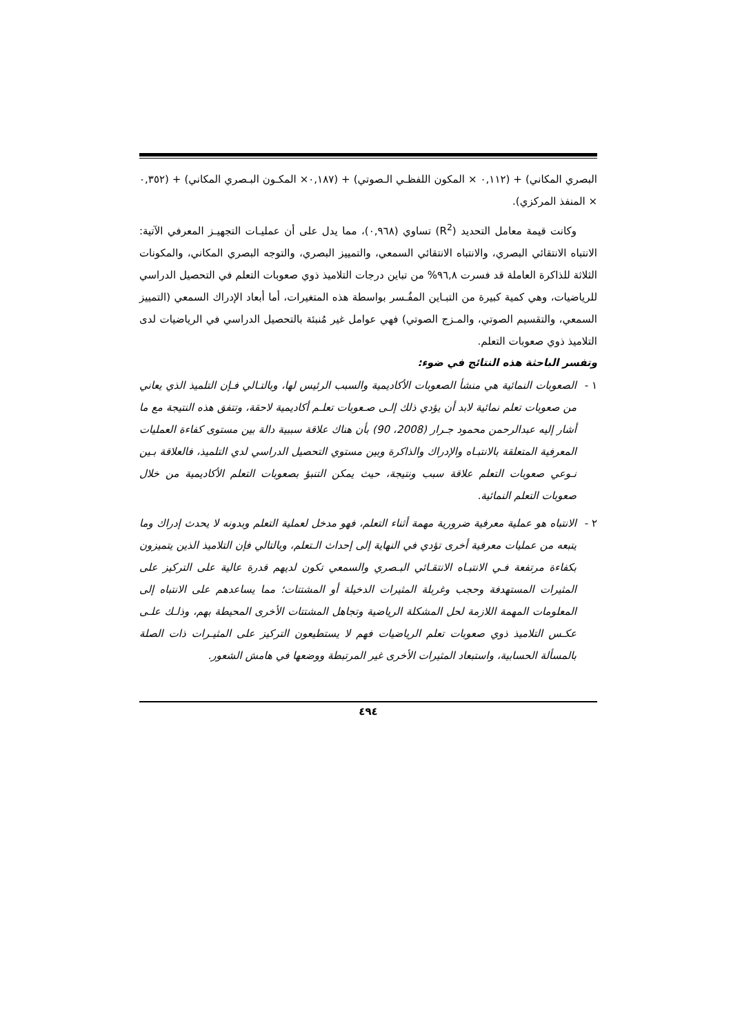البصري المكاني) + (٠,١١٢ × المكون اللفظـي الـصوتي) + (٠,١٨٧× المكـون البـصري المكاني) + (٠,٣٥٢ × المنفذ المركزي).
وكانت قيمة معامل التحديد (R<sup>2</sup>) تساوي (٠,٩٦٨)، مما يدل على أن عمليـات التجهيـز المعرفي الآتية: الانتباه الانتقائي البصري، والانتباه الانتقائي السمعي، والتمييز البصري، والتوجه البصري المكاني، والمكونات الثلاثة للذاكرة العاملة قد فسرت ٩٦,٨% من تباين درجات التلاميذ ذوي صعوبات التعلم في التحصيل الدراسي للرياضيات، وهي كمية كبيرة من التبـاين المفُـسر بواسطة هذه المتغيرات، أما أبعاد الإدراك السمعي (التمييز السمعي، والتقسيم الصوتي، والمـزج الصوتي) فهي عوامل غير مُنبئة بالتحصيل الدراسي في الرياضيات لدى التلاميذ ذوي صعوبات التعلم.
وتفسر الباحثة هذه النتائج في ضوء:
١ - الصعوبات النمائية هي منشأ الصعوبات الأكاديمية والسبب الرئيس لها، وبالتـالي فـإن التلميذ الذي يعاني من صعوبات تعلم نمائية لابد أن يؤدي ذلك إلـى صـعوبات تعلـم أكاديمية لاحقة، وتتفق هذه النتيجة مع ما أشار إليه عبدالرحمن محمود جـرار (2008، 90) بأن هناك علاقة سببية دالة بين مستوى كفاءة العمليات المعرفية المتعلقة بالانتبـاه والإدراك والذاكرة وبين مستوي التحصيل الدراسي لدي التلميذ، فالعلاقة بـين نـوعي صعوبات التعلم علاقة سبب ونتيجة، حيث يمكن التنبؤ بصعوبات التعلم الأكاديمية من خلال صعوبات التعلم النمائية.
٢ - الانتباه هو عملية معرفية ضرورية مهمة أثناء التعلم، فهو مدخل لعملية التعلم وبدونه لا يحدث إدراك وما يتبعه من عمليات معرفية أخرى تؤدي في النهاية إلى إحداث الـتعلم، وبالتالي فإن التلاميذ الذين يتميزون بكفاءة مرتفعة فـي الانتبـاه الانتقـائي البـصري والسمعي تكون لديهم قدرة عالية على التركيز على المثيرات المستهدفة وحجب وغربلة المثيرات الدخيلة أو المشتتات؛ مما يساعدهم على الانتباه إلى المعلومات المهمة اللازمة لحل المشكلة الرياضية وتجاهل المشتتات الأخرى المحيطة بهم، وذلـك علـى عكـس التلاميذ ذوي صعوبات تعلم الرياضيات فهم لا يستطيعون التركيز على المثيـرات ذات الصلة بالمسألة الحسابية، واستبعاد المثيرات الأخرى غير المرتبطة ووضعها في هامش الشعور.
٤٩٤